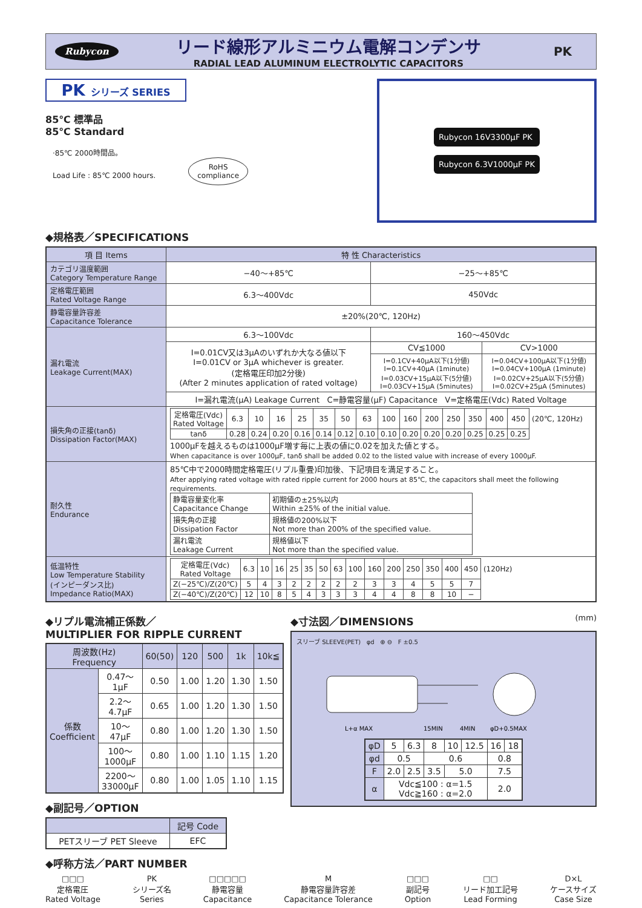Rubycon
リード線形アルミニウム電解コンデンサ
RADIAL LEAD ALUMINUM ELECTROLYTIC CAPACITORS
PK
PK シリーズ SERIES
85℃ 標準品
85℃ Standard
·85℃ 2000時間品。
Load Life : 85℃ 2000 hours. RoHS
compliance
Rubycon 16V3300μF PK
Rubycon 6.3V1000μF PK
◆規格表／SPECIFICATIONS
| 項 目 Items | 特 性 Characteristics | | |
| --- | --- | --- | --- |
| カテゴリ温度範囲 Category Temperature Range | −40〜+85℃ | −25〜+85℃ | |
| 定格電圧範囲 Rated Voltage Range | 6.3〜400Vdc | 450Vdc | |
| 静電容量許容差 Capacitance Tolerance | ±20%(20℃, 120Hz) | | |
| 漏れ電流 Leakage Current(MAX) | 6.3〜100Vdc | 160〜450Vdc | |
| | I=0.01CV又は3μAのいずれか大なる値以下 I=0.01CV or 3μA whichever is greater. (定格電圧印加2分後) (After 2 minutes application of rated voltage) | CV≦1000 | CV>1000 |
| | | I=0.1CV+40μA以下(1分値) I=0.1CV+40μA (1minute) I=0.03CV+15μA以下(5分値) I=0.03CV+15μA (5minutes) | I=0.04CV+100μA以下(1分値) I=0.04CV+100μA (1minute) I=0.02CV+25μA以下(5分値) I=0.02CV+25μA (5minutes) |
| | I=漏れ電流(μA) Leakage Current C=静電容量(μF) Capacitance V=定格電圧(Vdc) Rated Voltage | | |
| 損失角の正接(tanδ) Dissipation Factor(MAX) | / 定格電圧(Vdc) Rated Voltage / 6.3 / 10 / 16 / 25 / 35 / 50 / 63 / 100 / 160 / 200 / 250 / 350 / 400 / 450 / (20℃, 120Hz) / / tanδ / 0.28 / 0.24 / 0.20 / 0.16 / 0.14 / 0.12 / 0.10 / 0.10 / 0.20 / 0.20 / 0.20 / 0.25 / 0.25 / 0.25 / / 1000μFを越えるものは1000μF増す毎に上表の値に0.02を加えた値とする。 When capacitance is over 1000μF, tanδ shall be added 0.02 to the listed value with increase of every 1000μF. | | |
| 耐久性 Endurance | 85℃中で2000時間定格電圧(リプル重畳)印加後、下記項目を満足すること。 After applying rated voltage with rated ripple current for 2000 hours at 85℃, the capacitors shall meet the following requirements. / 静電容量変化率 Capacitance Change / 初期値の±25%以内 Within ±25% of the initial value. / / 損失角の正接 Dissipation Factor / 規格値の200%以下 Not more than 200% of the specified value. / / 漏れ電流 Leakage Current / 規格値以下 Not more than the specified value. / | | |
| 低温特性 Low Temperature Stability (インピーダンス比) Impedance Ratio(MAX) | / 定格電圧(Vdc) Rated Voltage / 6.3 / 10 / 16 / 25 / 35 / 50 / 63 / 100 / 160 / 200 / 250 / 350 / 400 / 450 / (120Hz) / / Z(−25℃)/Z(20℃) / 5 / 4 / 3 / 2 / 2 / 2 / 2 / 2 / 3 / 3 / 4 / 5 / 5 / 7 / / / Z(−40℃)/Z(20℃) / 12 / 10 / 8 / 5 / 4 / 3 / 3 / 3 / 4 / 4 / 8 / 8 / 10 / − / / | | |
◆リプル電流補正係数／
MULTIPLIER FOR RIPPLE CURRENT
| 周波数(Hz) Frequency | | 60(50) | 120 | 500 | 1k | 10k≦ |
| --- | --- | --- | --- | --- | --- | --- |
| 係数 Coefficient | 0.47〜1μF | 0.50 | 1.00 | 1.20 | 1.30 | 1.50 |
| | 2.2〜4.7μF | 0.65 | 1.00 | 1.20 | 1.30 | 1.50 |
| | 10〜47μF | 0.80 | 1.00 | 1.20 | 1.30 | 1.50 |
| | 100〜1000μF | 0.80 | 1.00 | 1.10 | 1.15 | 1.20 |
| | 2200〜33000μF | 0.80 | 1.00 | 1.05 | 1.10 | 1.15 |
◆副記号／OPTION
| | 記号 Code |
| --- | --- |
| PETスリーブ PET Sleeve | EFC |
◆寸法図／DIMENSIONS (mm)
スリーブ SLEEVE(PET) φd ⊕ ⊖ F ±0.5
L+α MAX
15MIN
4MIN
φD+0.5MAX
| φD | 5 | 6.3 | 8 | 10 | 12.5 | 16 | 18 |
| φd | 0.5 | | 0.6 | | | 0.8 | |
| F | 2.0 | 2.5 | 3.5 | 5.0 | | 7.5 | |
| α | Vdc≦100 : α=1.5 Vdc≧160 : α=2.0 | | | | | 2.0 | |
◆呼称方法／PART NUMBER
□□□
定格電圧
Rated Voltage
PK
シリーズ名
Series
□□□□□
静電容量
Capacitance
M
静電容量許容差
Capacitance Tolerance
□□□
副記号
Option
□□
リード加工記号
Lead Forming
D×L
ケースサイズ
Case Size